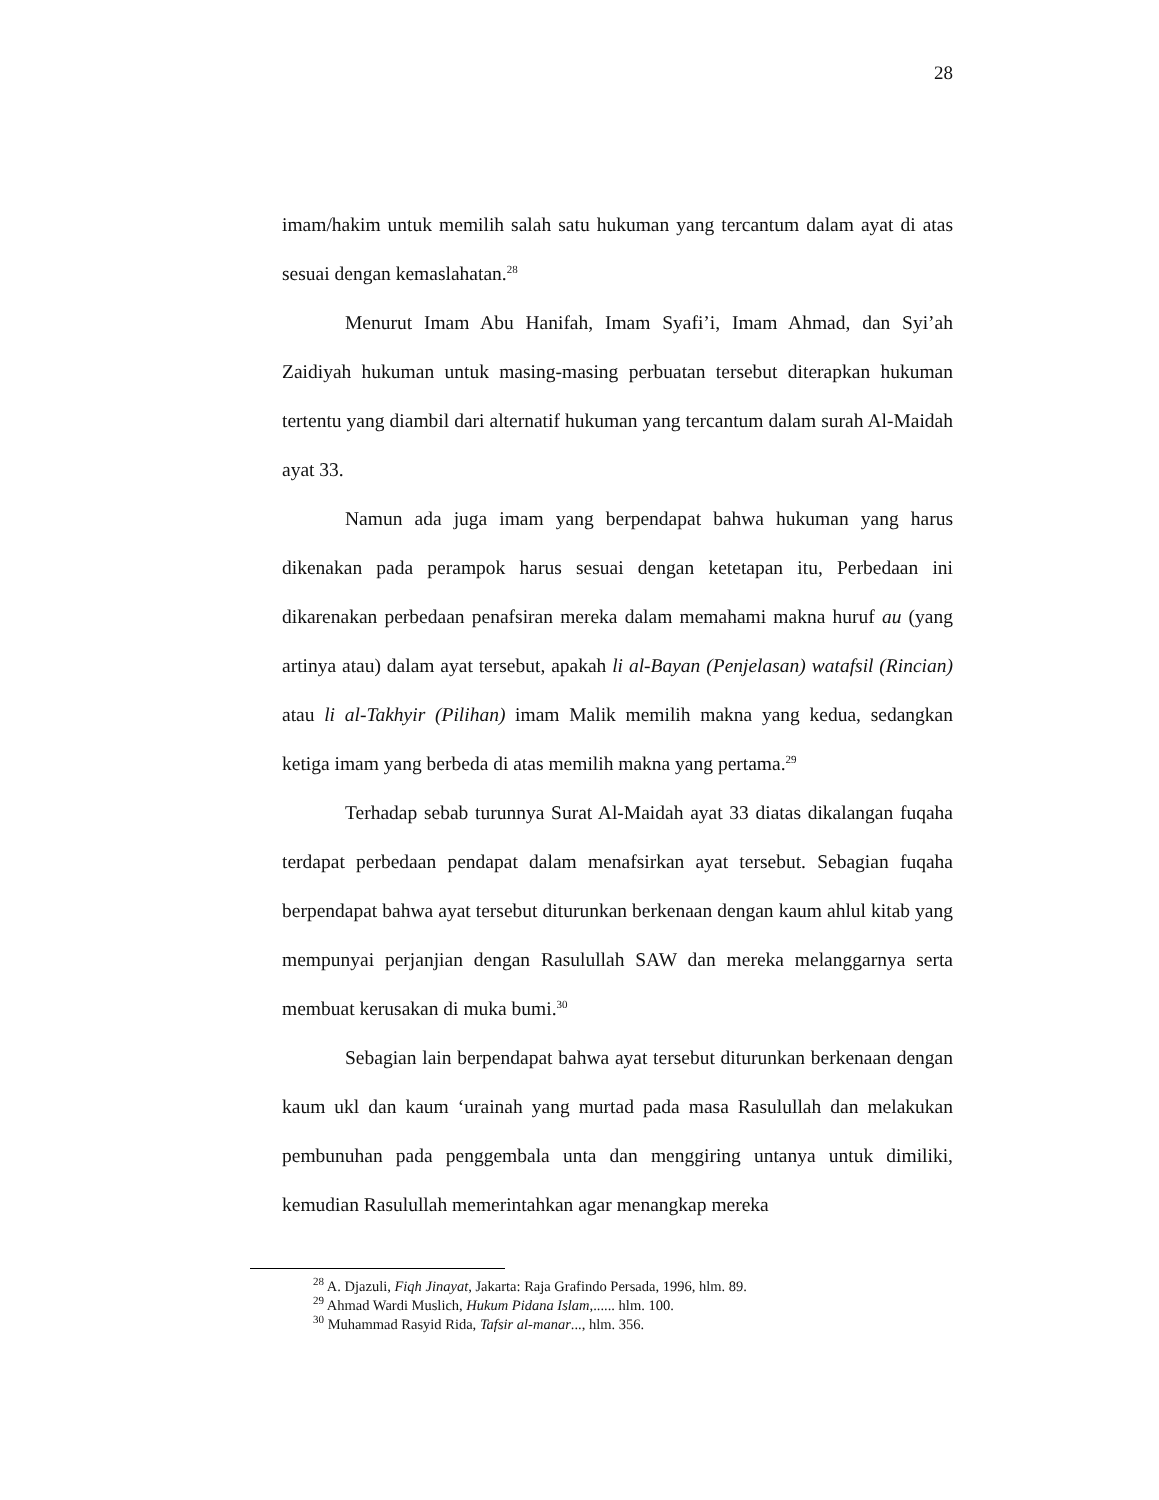28
imam/hakim untuk memilih salah satu hukuman yang tercantum dalam ayat di atas sesuai dengan kemaslahatan.<sup>28</sup>
Menurut Imam Abu Hanifah, Imam Syafi’i, Imam Ahmad, dan Syi’ah Zaidiyah hukuman untuk masing-masing perbuatan tersebut diterapkan hukuman tertentu yang diambil dari alternatif hukuman yang tercantum dalam surah Al-Maidah ayat 33.
Namun ada juga imam yang berpendapat bahwa hukuman yang harus dikenakan pada perampok harus sesuai dengan ketetapan itu, Perbedaan ini dikarenakan perbedaan penafsiran mereka dalam memahami makna huruf au (yang artinya atau) dalam ayat tersebut, apakah li al-Bayan (Penjelasan) watafsil (Rincian) atau li al-Takhyir (Pilihan) imam Malik memilih makna yang kedua, sedangkan ketiga imam yang berbeda di atas memilih makna yang pertama.<sup>29</sup>
Terhadap sebab turunnya Surat Al-Maidah ayat 33 diatas dikalangan fuqaha terdapat perbedaan pendapat dalam menafsirkan ayat tersebut. Sebagian fuqaha berpendapat bahwa ayat tersebut diturunkan berkenaan dengan kaum ahlul kitab yang mempunyai perjanjian dengan Rasulullah SAW dan mereka melanggarnya serta membuat kerusakan di muka bumi.<sup>30</sup>
Sebagian lain berpendapat bahwa ayat tersebut diturunkan berkenaan dengan kaum ukl dan kaum ‘urainah yang murtad pada masa Rasulullah dan melakukan pembunuhan pada penggembala unta dan menggiring untanya untuk dimiliki, kemudian Rasulullah memerintahkan agar menangkap mereka
<sup>28</sup> A. Djazuli, Fiqh Jinayat, Jakarta: Raja Grafindo Persada, 1996, hlm. 89.
<sup>29</sup> Ahmad Wardi Muslich, Hukum Pidana Islam,...... hlm. 100.
<sup>30</sup> Muhammad Rasyid Rida, Tafsir al-manar..., hlm. 356.